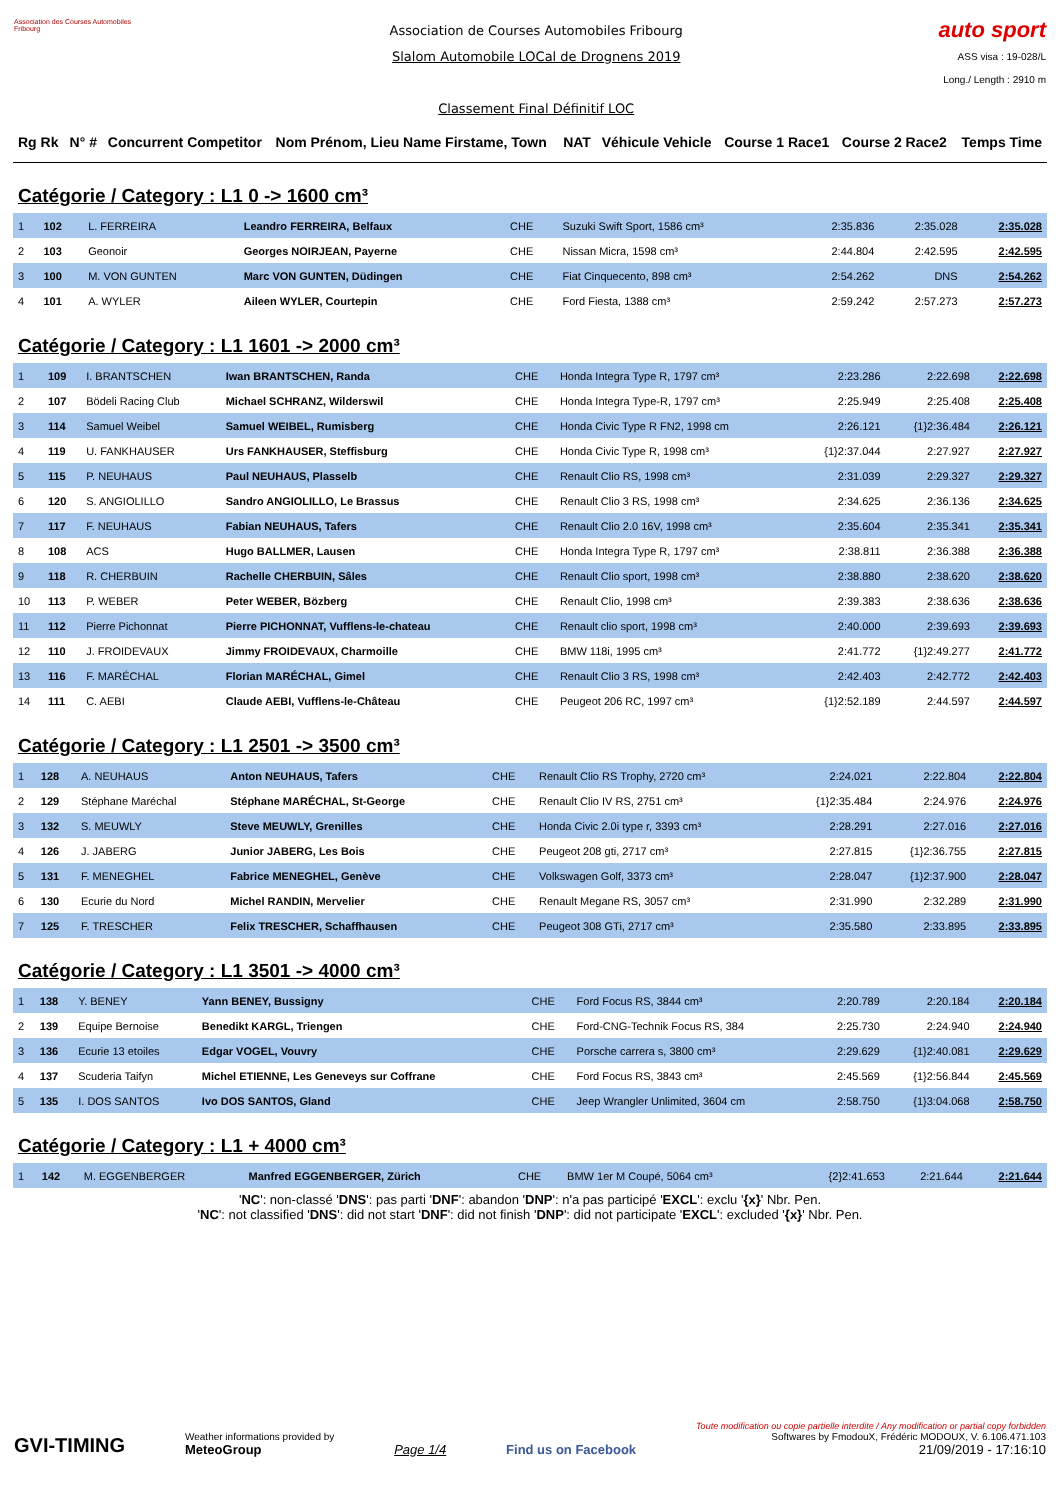Association des Courses Automobiles Fribourg
Association de Courses Automobiles Fribourg
Slalom Automobile LOCal de Drognens 2019
Classement Final Définitif LOC
auto sport
ASS visa : 19-028/L
Long./ Length : 2910 m
| Rg Rk | N° # | Concurrent Competitor | Nom Prénom, Lieu Name Firstame, Town | NAT | Véhicule Vehicle | Course 1 Race1 | Course 2 Race2 | Temps Time |
Catégorie / Category : L1 0 -> 1600 cm³
| 1 | 102 | L. FERREIRA | Leandro FERREIRA, Belfaux | CHE | Suzuki Swift Sport, 1586 cm³ | 2:35.836 | 2:35.028 | 2:35.028 |
| 2 | 103 | Geonoir | Georges NOIRJEAN, Payerne | CHE | Nissan Micra, 1598 cm³ | 2:44.804 | 2:42.595 | 2:42.595 |
| 3 | 100 | M. VON GUNTEN | Marc VON GUNTEN, Düdingen | CHE | Fiat Cinquecento, 898 cm³ | 2:54.262 | DNS | 2:54.262 |
| 4 | 101 | A. WYLER | Aileen WYLER, Courtepin | CHE | Ford Fiesta, 1388 cm³ | 2:59.242 | 2:57.273 | 2:57.273 |
Catégorie / Category : L1 1601 -> 2000 cm³
| 1 | 109 | I. BRANTSCHEN | Iwan BRANTSCHEN, Randa | CHE | Honda Integra Type R, 1797 cm³ | 2:23.286 | 2:22.698 | 2:22.698 |
| 2 | 107 | Bödeli Racing Club | Michael SCHRANZ, Wilderswil | CHE | Honda Integra Type-R, 1797 cm³ | 2:25.949 | 2:25.408 | 2:25.408 |
| 3 | 114 | Samuel Weibel | Samuel WEIBEL, Rumisberg | CHE | Honda Civic Type R FN2, 1998 cm | 2:26.121 | {1}2:36.484 | 2:26.121 |
| 4 | 119 | U. FANKHAUSER | Urs FANKHAUSER, Steffisburg | CHE | Honda Civic Type R, 1998 cm³ | {1}2:37.044 | 2:27.927 | 2:27.927 |
| 5 | 115 | P. NEUHAUS | Paul NEUHAUS, Plasselb | CHE | Renault Clio RS, 1998 cm³ | 2:31.039 | 2:29.327 | 2:29.327 |
| 6 | 120 | S. ANGIOLILLO | Sandro ANGIOLILLO, Le Brassus | CHE | Renault Clio 3 RS, 1998 cm³ | 2:34.625 | 2:36.136 | 2:34.625 |
| 7 | 117 | F. NEUHAUS | Fabian NEUHAUS, Tafers | CHE | Renault Clio 2.0 16V, 1998 cm³ | 2:35.604 | 2:35.341 | 2:35.341 |
| 8 | 108 | ACS | Hugo BALLMER, Lausen | CHE | Honda Integra Type R, 1797 cm³ | 2:38.811 | 2:36.388 | 2:36.388 |
| 9 | 118 | R. CHERBUIN | Rachelle CHERBUIN, Sâles | CHE | Renault Clio sport, 1998 cm³ | 2:38.880 | 2:38.620 | 2:38.620 |
| 10 | 113 | P. WEBER | Peter WEBER, Bözberg | CHE | Renault Clio, 1998 cm³ | 2:39.383 | 2:38.636 | 2:38.636 |
| 11 | 112 | Pierre Pichonnat | Pierre PICHONNAT, Vufflens-le-chateau | CHE | Renault clio sport, 1998 cm³ | 2:40.000 | 2:39.693 | 2:39.693 |
| 12 | 110 | J. FROIDEVAUX | Jimmy FROIDEVAUX, Charmoille | CHE | BMW 118i, 1995 cm³ | 2:41.772 | {1}2:49.277 | 2:41.772 |
| 13 | 116 | F. MARÉCHAL | Florian MARÉCHAL, Gimel | CHE | Renault Clio 3 RS, 1998 cm³ | 2:42.403 | 2:42.772 | 2:42.403 |
| 14 | 111 | C. AEBI | Claude AEBI, Vufflens-le-Château | CHE | Peugeot 206 RC, 1997 cm³ | {1}2:52.189 | 2:44.597 | 2:44.597 |
Catégorie / Category : L1 2501 -> 3500 cm³
| 1 | 128 | A. NEUHAUS | Anton NEUHAUS, Tafers | CHE | Renault Clio RS Trophy, 2720 cm³ | 2:24.021 | 2:22.804 | 2:22.804 |
| 2 | 129 | Stéphane Maréchal | Stéphane MARÉCHAL, St-George | CHE | Renault Clio IV RS, 2751 cm³ | {1}2:35.484 | 2:24.976 | 2:24.976 |
| 3 | 132 | S. MEUWLY | Steve MEUWLY, Grenilles | CHE | Honda Civic 2.0i type r, 3393 cm³ | 2:28.291 | 2:27.016 | 2:27.016 |
| 4 | 126 | J. JABERG | Junior JABERG, Les Bois | CHE | Peugeot 208 gti, 2717 cm³ | 2:27.815 | {1}2:36.755 | 2:27.815 |
| 5 | 131 | F. MENEGHEL | Fabrice MENEGHEL, Genève | CHE | Volkswagen Golf, 3373 cm³ | 2:28.047 | {1}2:37.900 | 2:28.047 |
| 6 | 130 | Ecurie du Nord | Michel RANDIN, Mervelier | CHE | Renault Megane RS, 3057 cm³ | 2:31.990 | 2:32.289 | 2:31.990 |
| 7 | 125 | F. TRESCHER | Felix TRESCHER, Schaffhausen | CHE | Peugeot 308 GTi, 2717 cm³ | 2:35.580 | 2:33.895 | 2:33.895 |
Catégorie / Category : L1 3501 -> 4000 cm³
| 1 | 138 | Y. BENEY | Yann BENEY, Bussigny | CHE | Ford Focus RS, 3844 cm³ | 2:20.789 | 2:20.184 | 2:20.184 |
| 2 | 139 | Equipe Bernoise | Benedikt KARGL, Triengen | CHE | Ford-CNG-Technik Focus RS, 384 | 2:25.730 | 2:24.940 | 2:24.940 |
| 3 | 136 | Ecurie 13 etoiles | Edgar VOGEL, Vouvry | CHE | Porsche carrera s, 3800 cm³ | 2:29.629 | {1}2:40.081 | 2:29.629 |
| 4 | 137 | Scuderia Taifyn | Michel ETIENNE, Les Geneveys sur Coffrane | CHE | Ford Focus RS, 3843 cm³ | 2:45.569 | {1}2:56.844 | 2:45.569 |
| 5 | 135 | I. DOS SANTOS | Ivo DOS SANTOS, Gland | CHE | Jeep Wrangler Unlimited, 3604 cm | 2:58.750 | {1}3:04.068 | 2:58.750 |
Catégorie / Category : L1 + 4000 cm³
| 1 | 142 | M. EGGENBERGER | Manfred EGGENBERGER, Zürich | CHE | BMW 1er M Coupé, 5064 cm³ | {2}2:41.653 | 2:21.644 | 2:21.644 |
'NC': non-classé 'DNS': pas parti 'DNF': abandon 'DNP': n'a pas participé 'EXCL': exclu '{x}' Nbr. Pen.
'NC': not classified 'DNS': did not start 'DNF': did not finish 'DNP': did not participate 'EXCL': excluded '{x}' Nbr. Pen.
GVI-TIMING
Weather informations provided by
MeteoGroup
Page 1/4
Find us on Facebook
Toute modification ou copie partielle interdite / Any modification or partial copy forbidden
Softwares by FmodouX, Frédéric MODOUX, V. 6.106.471.103
21/09/2019 - 17:16:10